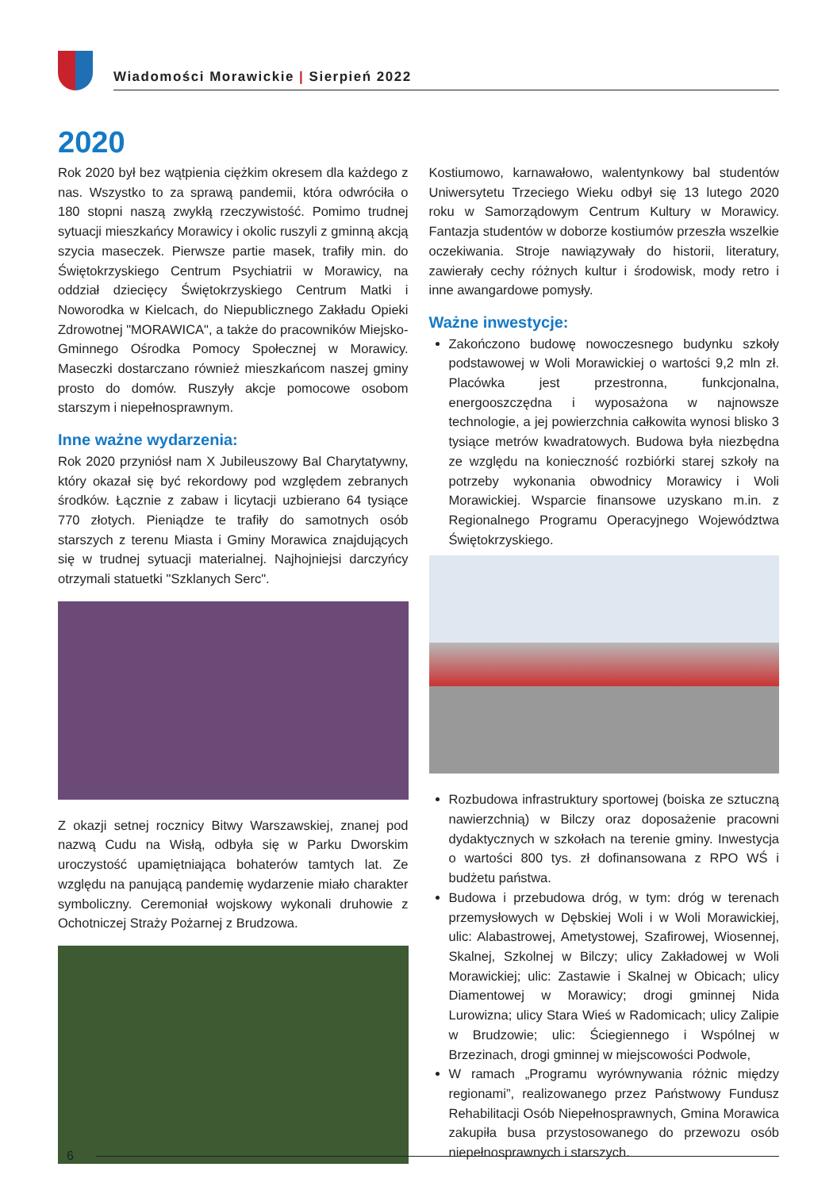Wiadomości Morawickie | Sierpień 2022
2020
Rok 2020 był bez wątpienia ciężkim okresem dla każdego z nas. Wszystko to za sprawą pandemii, która odwróciła o 180 stopni naszą zwykłą rzeczywistość. Pomimo trudnej sytuacji mieszkańcy Morawicy i okolic ruszyli z gminną akcją szycia maseczek. Pierwsze partie masek, trafiły min. do Świętokrzyskiego Centrum Psychiatrii w Morawicy, na oddział dziecięcy Świętokrzyskiego Centrum Matki i Noworodka w Kielcach, do Niepublicznego Zakładu Opieki Zdrowotnej "MORAWICA", a także do pracowników Miejsko-Gminnego Ośrodka Pomocy Społecznej w Morawicy. Maseczki dostarczano również mieszkańcom naszej gminy prosto do domów. Ruszyły akcje pomocowe osobom starszym i niepełnosprawnym.
Inne ważne wydarzenia:
Rok 2020 przyniósł nam X Jubileuszowy Bal Charytatywny, który okazał się być rekordowy pod względem zebranych środków. Łącznie z zabaw i licytacji uzbierano 64 tysiące 770 złotych. Pieniądze te trafiły do samotnych osób starszych z terenu Miasta i Gminy Morawica znajdujących się w trudnej sytuacji materialnej. Najhojniejsi darczyńcy otrzymali statuetki "Szklanych Serc".
Z okazji setnej rocznicy Bitwy Warszawskiej, znanej pod nazwą Cudu na Wisłą, odbyła się w Parku Dworskim uroczystość upamiętniająca bohaterów tamtych lat. Ze względu na panującą pandemię wydarzenie miało charakter symboliczny. Ceremoniał wojskowy wykonali druhowie z Ochotniczej Straży Pożarnej z Brudzowa.
Kostiumowo, karnawałowo, walentynkowy bal studentów Uniwersytetu Trzeciego Wieku odbył się 13 lutego 2020 roku w Samorządowym Centrum Kultury w Morawicy. Fantazja studentów w doborze kostiumów przeszła wszelkie oczekiwania. Stroje nawiązywały do historii, literatury, zawierały cechy różnych kultur i środowisk, mody retro i inne awangardowe pomysły.
Ważne inwestycje:
Zakończono budowę nowoczesnego budynku szkoły podstawowej w Woli Morawickiej o wartości 9,2 mln zł. Placówka jest przestronna, funkcjonalna, energooszczędna i wyposażona w najnowsze technologie, a jej powierzchnia całkowita wynosi blisko 3 tysiące metrów kwadratowych. Budowa była niezbędna ze względu na konieczność rozbiórki starej szkoły na potrzeby wykonania obwodnicy Morawicy i Woli Morawickiej. Wsparcie finansowe uzyskano m.in. z Regionalnego Programu Operacyjnego Województwa Świętokrzyskiego.
Rozbudowa infrastruktury sportowej (boiska ze sztuczną nawierzchnią) w Bilczy oraz doposażenie pracowni dydaktycznych w szkołach na terenie gminy. Inwestycja o wartości 800 tys. zł dofinansowana z RPO WŚ i budżetu państwa.
Budowa i przebudowa dróg, w tym: dróg w terenach przemysłowych w Dębskiej Woli i w Woli Morawickiej, ulic: Alabastrowej, Ametystowej, Szafirowej, Wiosennej, Skalnej, Szkolnej w Bilczy; ulicy Zakładowej w Woli Morawickiej; ulic: Zastawie i Skalnej w Obicach; ulicy Diamentowej w Morawicy; drogi gminnej Nida Lurowizna; ulicy Stara Wieś w Radomicach; ulicy Zalipie w Brudzowie; ulic: Ściegiennego i Wspólnej w Brzezinach, drogi gminnej w miejscowości Podwole,
W ramach „Programu wyrównywania różnic między regionami”, realizowanego przez Państwowy Fundusz Rehabilitacji Osób Niepełnosprawnych, Gmina Morawica zakupiła busa przystosowanego do przewozu osób niepełnosprawnych i starszych.
6